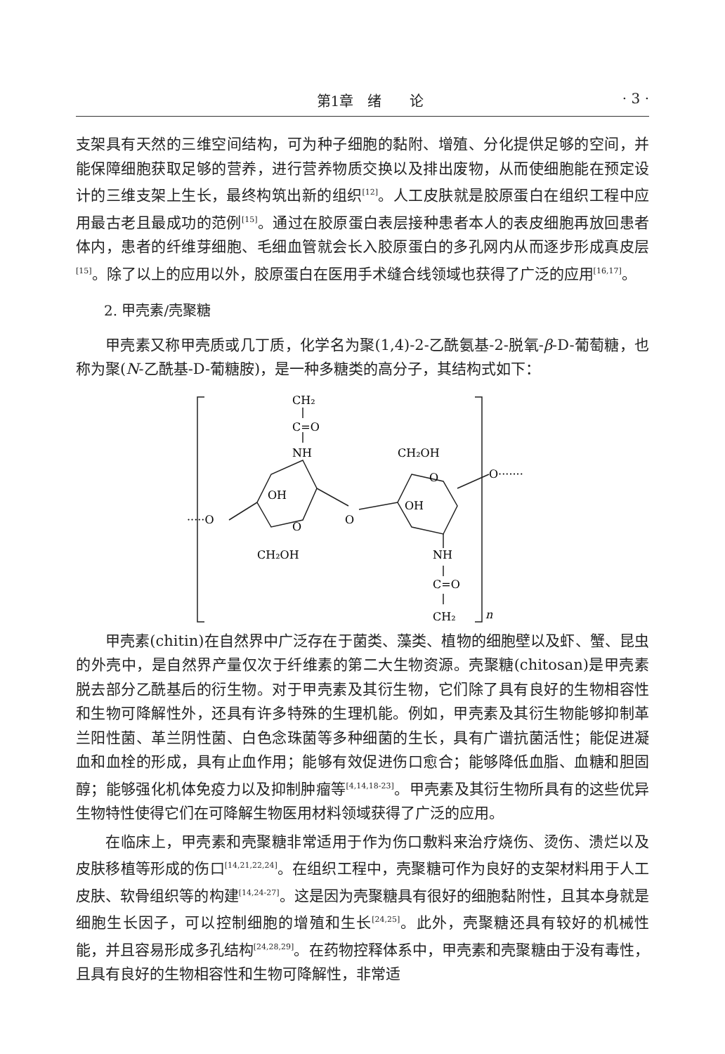第1章　绪　　论 · 3 ·
支架具有天然的三维空间结构，可为种子细胞的黏附、增殖、分化提供足够的空间，并能保障细胞获取足够的营养，进行营养物质交换以及排出废物，从而使细胞能在预定设计的三维支架上生长，最终构筑出新的组织<sup>[12]</sup>。人工皮肤就是胶原蛋白在组织工程中应用最古老且最成功的范例<sup>[15]</sup>。通过在胶原蛋白表层接种患者本人的表皮细胞再放回患者体内，患者的纤维芽细胞、毛细血管就会长入胶原蛋白的多孔网内从而逐步形成真皮层<sup>[15]</sup>。除了以上的应用以外，胶原蛋白在医用手术缝合线领域也获得了广泛的应用<sup>[16,17]</sup>。
2. 甲壳素/壳聚糖
甲壳素又称甲壳质或几丁质，化学名为聚(1,4)-2-乙酰氨基-2-脱氧-β-D-葡萄糖，也称为聚(N-乙酰基-D-葡糖胺)，是一种多糖类的高分子，其结构式如下：
CH₂
C=O
NH
CH₂OH
O
O·······
OH
OH
·····O
O
O
CH₂OH
NH
C=O
CH₂
n
甲壳素(chitin)在自然界中广泛存在于菌类、藻类、植物的细胞壁以及虾、蟹、昆虫的外壳中，是自然界产量仅次于纤维素的第二大生物资源。壳聚糖(chitosan)是甲壳素脱去部分乙酰基后的衍生物。对于甲壳素及其衍生物，它们除了具有良好的生物相容性和生物可降解性外，还具有许多特殊的生理机能。例如，甲壳素及其衍生物能够抑制革兰阳性菌、革兰阴性菌、白色念珠菌等多种细菌的生长，具有广谱抗菌活性；能促进凝血和血栓的形成，具有止血作用；能够有效促进伤口愈合；能够降低血脂、血糖和胆固醇；能够强化机体免疫力以及抑制肿瘤等<sup>[4,14,18-23]</sup>。甲壳素及其衍生物所具有的这些优异生物特性使得它们在可降解生物医用材料领域获得了广泛的应用。
在临床上，甲壳素和壳聚糖非常适用于作为伤口敷料来治疗烧伤、烫伤、溃烂以及皮肤移植等形成的伤口<sup>[14,21,22,24]</sup>。在组织工程中，壳聚糖可作为良好的支架材料用于人工皮肤、软骨组织等的构建<sup>[14,24-27]</sup>。这是因为壳聚糖具有很好的细胞黏附性，且其本身就是细胞生长因子，可以控制细胞的增殖和生长<sup>[24,25]</sup>。此外，壳聚糖还具有较好的机械性能，并且容易形成多孔结构<sup>[24,28,29]</sup>。在药物控释体系中，甲壳素和壳聚糖由于没有毒性，且具有良好的生物相容性和生物可降解性，非常适